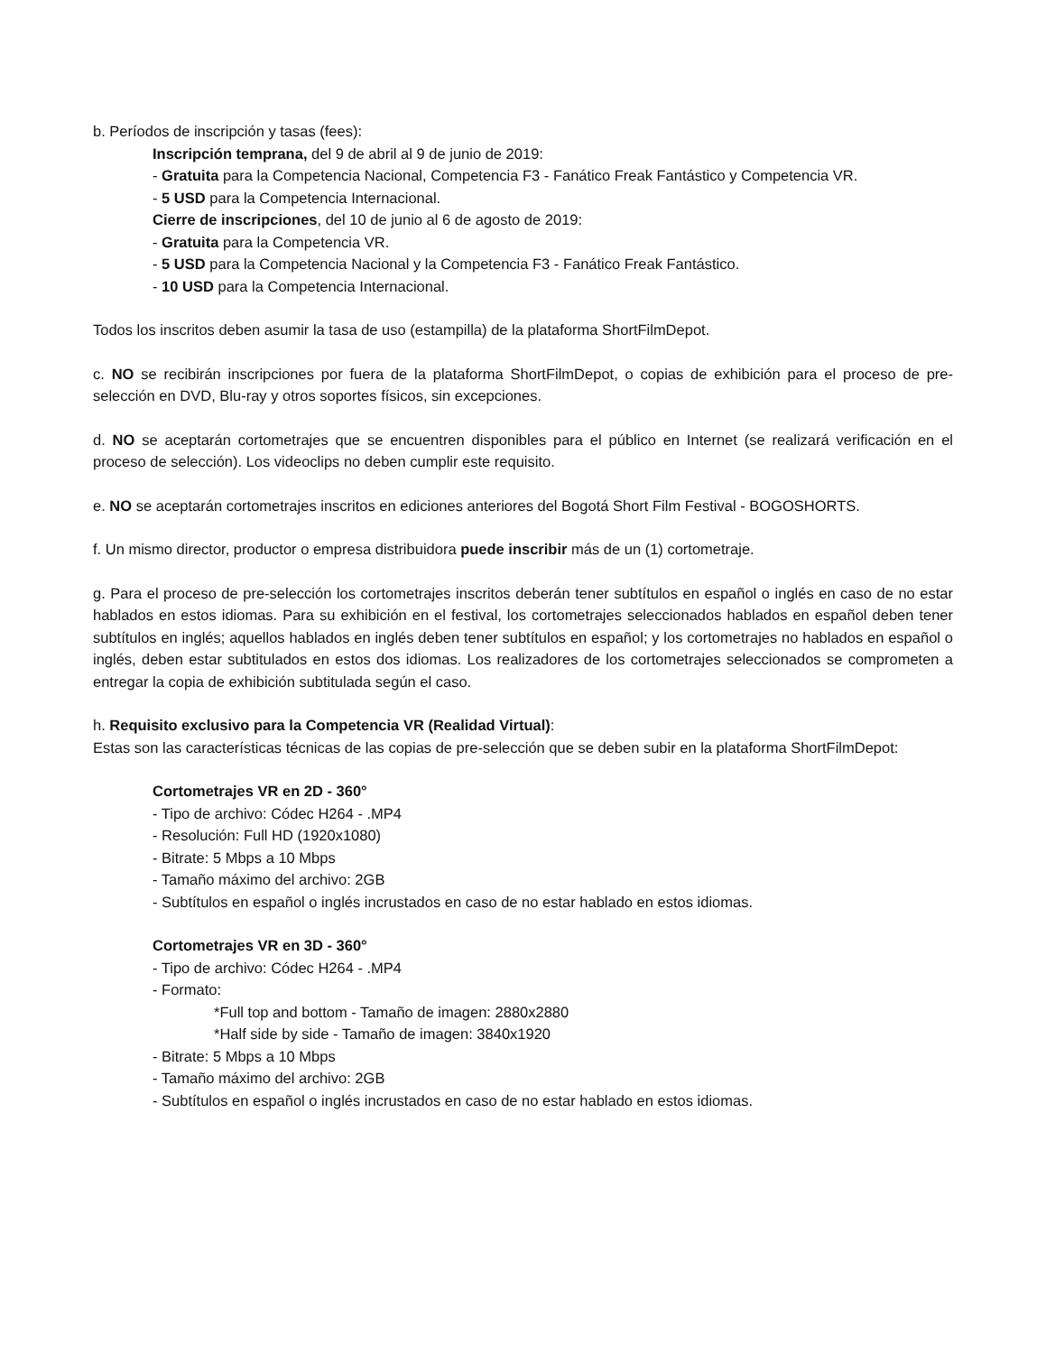b. Períodos de inscripción y tasas (fees):
Inscripción temprana, del 9 de abril al 9 de junio de 2019:
- Gratuita para la Competencia Nacional, Competencia F3 - Fanático Freak Fantástico y Competencia VR.
- 5 USD para la Competencia Internacional.
Cierre de inscripciones, del 10 de junio al 6 de agosto de 2019:
- Gratuita para la Competencia VR.
- 5 USD para la Competencia Nacional y la Competencia F3 - Fanático Freak Fantástico.
- 10 USD para la Competencia Internacional.
Todos los inscritos deben asumir la tasa de uso (estampilla) de la plataforma ShortFilmDepot.
c. NO se recibirán inscripciones por fuera de la plataforma ShortFilmDepot, o copias de exhibición para el proceso de pre-selección en DVD, Blu-ray y otros soportes físicos, sin excepciones.
d. NO se aceptarán cortometrajes que se encuentren disponibles para el público en Internet (se realizará verificación en el proceso de selección). Los videoclips no deben cumplir este requisito.
e. NO se aceptarán cortometrajes inscritos en ediciones anteriores del Bogotá Short Film Festival - BOGOSHORTS.
f. Un mismo director, productor o empresa distribuidora puede inscribir más de un (1) cortometraje.
g. Para el proceso de pre-selección los cortometrajes inscritos deberán tener subtítulos en español o inglés en caso de no estar hablados en estos idiomas. Para su exhibición en el festival, los cortometrajes seleccionados hablados en español deben tener subtítulos en inglés; aquellos hablados en inglés deben tener subtítulos en español; y los cortometrajes no hablados en español o inglés, deben estar subtitulados en estos dos idiomas. Los realizadores de los cortometrajes seleccionados se comprometen a entregar la copia de exhibición subtitulada según el caso.
h. Requisito exclusivo para la Competencia VR (Realidad Virtual):
Estas son las características técnicas de las copias de pre-selección que se deben subir en la plataforma ShortFilmDepot:
Cortometrajes VR en 2D - 360°
- Tipo de archivo: Códec H264 - .MP4
- Resolución: Full HD (1920x1080)
- Bitrate: 5 Mbps a 10 Mbps
- Tamaño máximo del archivo: 2GB
- Subtítulos en español o inglés incrustados en caso de no estar hablado en estos idiomas.
Cortometrajes VR en 3D - 360°
- Tipo de archivo: Códec H264 - .MP4
- Formato:
*Full top and bottom - Tamaño de imagen: 2880x2880
*Half side by side - Tamaño de imagen: 3840x1920
- Bitrate: 5 Mbps a 10 Mbps
- Tamaño máximo del archivo: 2GB
- Subtítulos en español o inglés incrustados en caso de no estar hablado en estos idiomas.